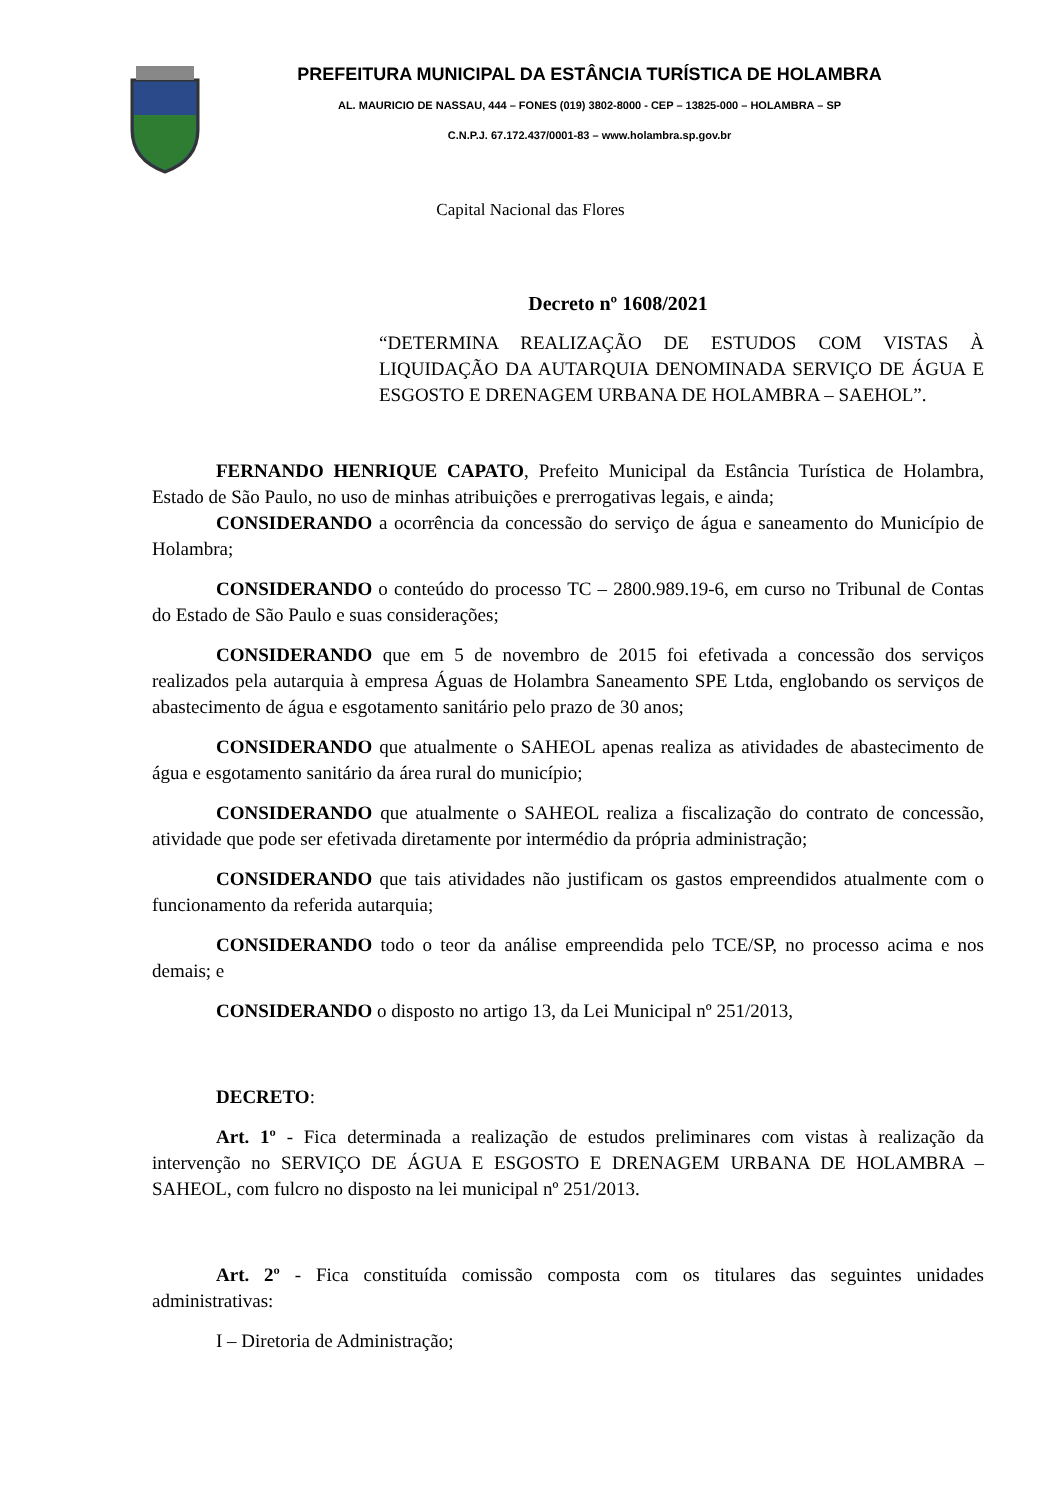PREFEITURA MUNICIPAL DA ESTÂNCIA TURÍSTICA DE HOLAMBRA
AL. MAURICIO DE NASSAU, 444 – FONES (019) 3802-8000 - CEP – 13825-000 – HOLAMBRA – SP
C.N.P.J. 67.172.437/0001-83 – www.holambra.sp.gov.br
Capital Nacional das Flores
Decreto nº 1608/2021
“DETERMINA REALIZAÇÃO DE ESTUDOS COM VISTAS À LIQUIDAÇÃO DA AUTARQUIA DENOMINADA SERVIÇO DE ÁGUA E ESGOSTO E DRENAGEM URBANA DE HOLAMBRA – SAEHOL”.
FERNANDO HENRIQUE CAPATO, Prefeito Municipal da Estância Turística de Holambra, Estado de São Paulo, no uso de minhas atribuições e prerrogativas legais, e ainda;
CONSIDERANDO a ocorrência da concessão do serviço de água e saneamento do Município de Holambra;
CONSIDERANDO o conteúdo do processo TC – 2800.989.19-6, em curso no Tribunal de Contas do Estado de São Paulo e suas considerações;
CONSIDERANDO que em 5 de novembro de 2015 foi efetivada a concessão dos serviços realizados pela autarquia à empresa Águas de Holambra Saneamento SPE Ltda, englobando os serviços de abastecimento de água e esgotamento sanitário pelo prazo de 30 anos;
CONSIDERANDO que atualmente o SAHEOL apenas realiza as atividades de abastecimento de água e esgotamento sanitário da área rural do município;
CONSIDERANDO que atualmente o SAHEOL realiza a fiscalização do contrato de concessão, atividade que pode ser efetivada diretamente por intermédio da própria administração;
CONSIDERANDO que tais atividades não justificam os gastos empreendidos atualmente com o funcionamento da referida autarquia;
CONSIDERANDO todo o teor da análise empreendida pelo TCE/SP, no processo acima e nos demais; e
CONSIDERANDO o disposto no artigo 13, da Lei Municipal nº 251/2013,
DECRETO:
Art. 1º - Fica determinada a realização de estudos preliminares com vistas à realização da intervenção no SERVIÇO DE ÁGUA E ESGOSTO E DRENAGEM URBANA DE HOLAMBRA – SAHEOL, com fulcro no disposto na lei municipal nº 251/2013.
Art. 2º - Fica constituída comissão composta com os titulares das seguintes unidades administrativas:
I – Diretoria de Administração;